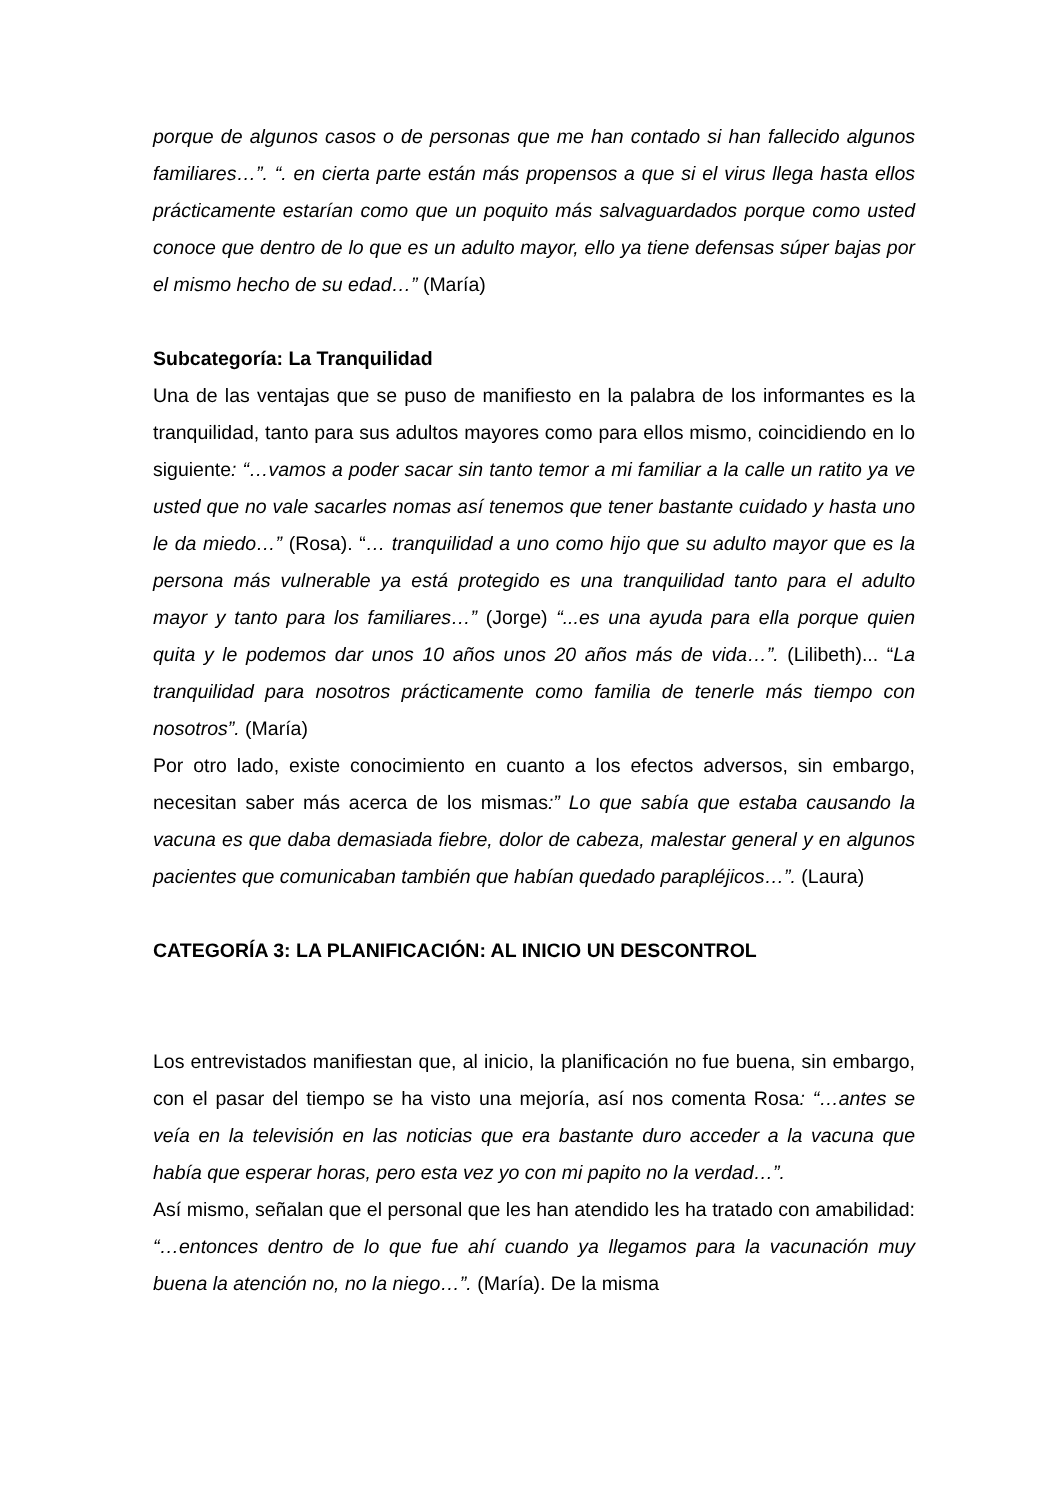porque de algunos casos o de personas que me han contado si han fallecido algunos familiares…”. “. en cierta parte están más propensos a que si el virus llega hasta ellos prácticamente estarían como que un poquito más salvaguardados porque como usted conoce que dentro de lo que es un adulto mayor, ello ya tiene defensas súper bajas por el mismo hecho de su edad…” (María)
Subcategoría: La Tranquilidad
Una de las ventajas que se puso de manifiesto en la palabra de los informantes es la tranquilidad, tanto para sus adultos mayores como para ellos mismo, coincidiendo en lo siguiente: “…vamos a poder sacar sin tanto temor a mi familiar a la calle un ratito ya ve usted que no vale sacarles nomas así tenemos que tener bastante cuidado y hasta uno le da miedo…” (Rosa). “… tranquilidad a uno como hijo que su adulto mayor que es la persona más vulnerable ya está protegido es una tranquilidad tanto para el adulto mayor y tanto para los familiares…” (Jorge) “...es una ayuda para ella porque quien quita y le podemos dar unos 10 años unos 20 años más de vida…”. (Lilibeth)... “La tranquilidad para nosotros prácticamente como familia de tenerle más tiempo con nosotros”. (María)
Por otro lado, existe conocimiento en cuanto a los efectos adversos, sin embargo, necesitan saber más acerca de los mismas:” Lo que sabía que estaba causando la vacuna es que daba demasiada fiebre, dolor de cabeza, malestar general y en algunos pacientes que comunicaban también que habían quedado parapléjicos…”. (Laura)
CATEGORÍA 3: LA PLANIFICACIÓN: AL INICIO UN DESCONTROL
Los entrevistados manifiestan que, al inicio, la planificación no fue buena, sin embargo, con el pasar del tiempo se ha visto una mejoría, así nos comenta Rosa: “…antes se veía en la televisión en las noticias que era bastante duro acceder a la vacuna que había que esperar horas, pero esta vez yo con mi papito no la verdad…”.
Así mismo, señalan que el personal que les han atendido les ha tratado con amabilidad: “…entonces dentro de lo que fue ahí cuando ya llegamos para la vacunación muy buena la atención no, no la niego…”. (María). De la misma